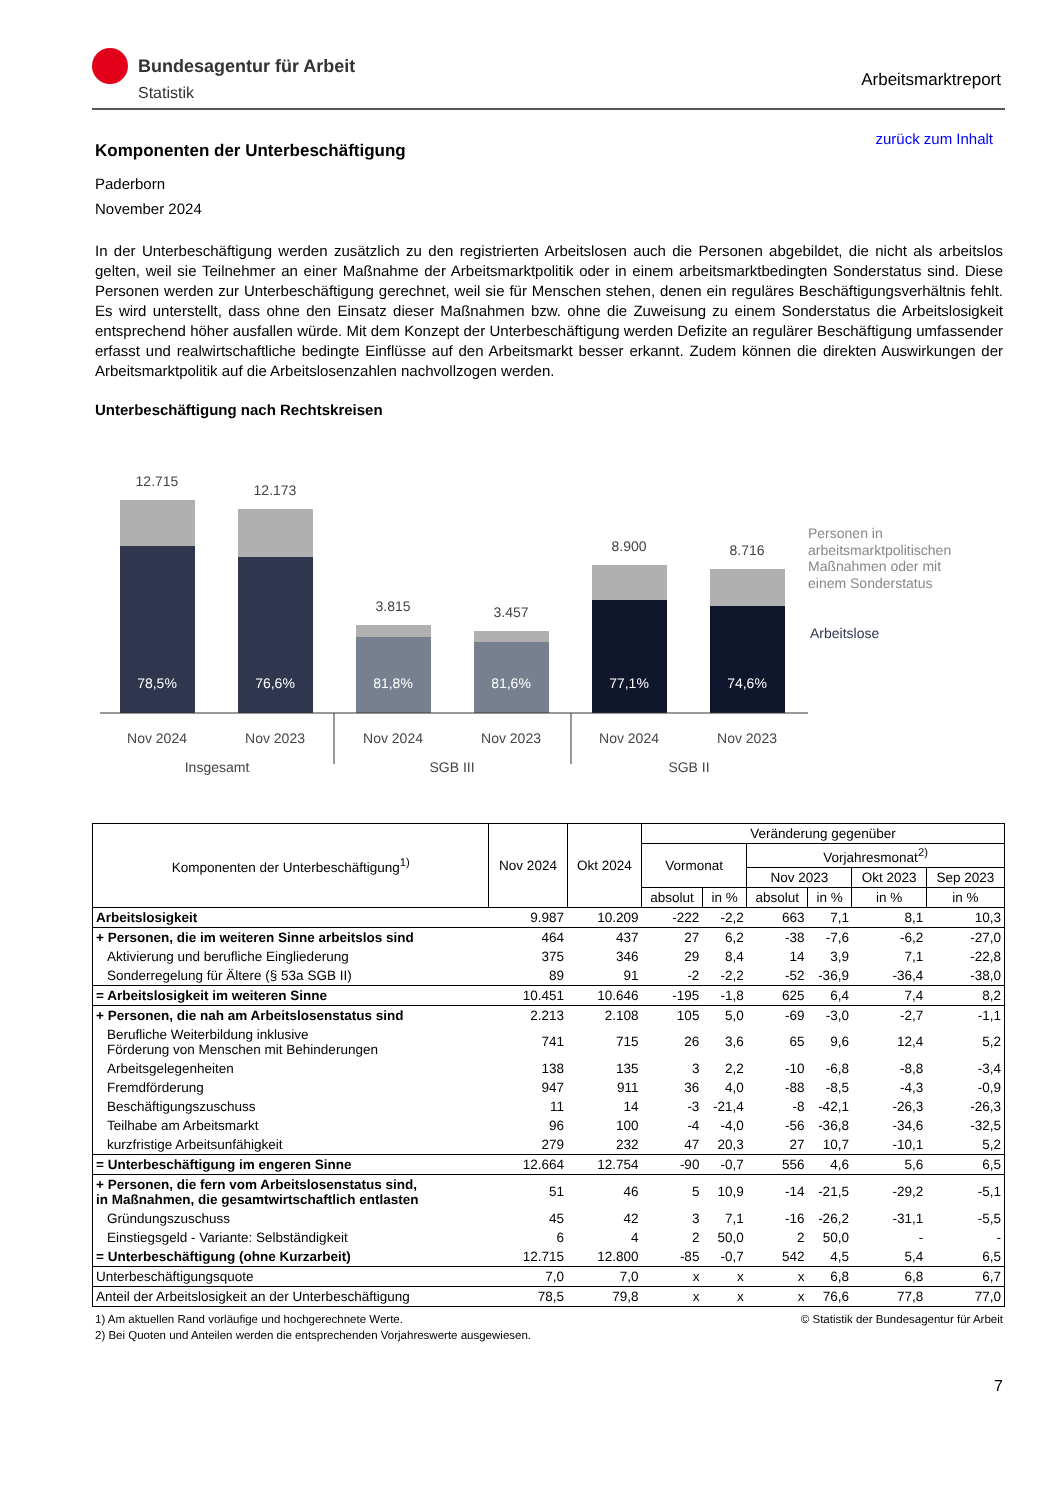Bundesagentur für Arbeit
Statistik
Arbeitsmarktreport
zurück zum Inhalt
Komponenten der Unterbeschäftigung
Paderborn
November 2024
In der Unterbeschäftigung werden zusätzlich zu den registrierten Arbeitslosen auch die Personen abgebildet, die nicht als arbeitslos gelten, weil sie Teilnehmer an einer Maßnahme der Arbeitsmarktpolitik oder in einem arbeitsmarktbedingten Sonderstatus sind. Diese Personen werden zur Unterbeschäftigung gerechnet, weil sie für Menschen stehen, denen ein reguläres Beschäftigungsverhältnis fehlt. Es wird unterstellt, dass ohne den Einsatz dieser Maßnahmen bzw. ohne die Zuweisung zu einem Sonderstatus die Arbeitslosigkeit entsprechend höher ausfallen würde. Mit dem Konzept der Unterbeschäftigung werden Defizite an regulärer Beschäftigung umfassender erfasst und realwirtschaftliche bedingte Einflüsse auf den Arbeitsmarkt besser erkannt. Zudem können die direkten Auswirkungen der Arbeitsmarktpolitik auf die Arbeitslosenzahlen nachvollzogen werden.
Unterbeschäftigung nach Rechtskreisen
12.715
78,5%
12.173
76,6%
3.815
81,8%
3.457
81,6%
8.900
77,1%
8.716
74,6%
Nov 2024
Nov 2023
Nov 2024
Nov 2023
Nov 2024
Nov 2023
Insgesamt
SGB III
SGB II
Personen in
arbeitsmarktpolitischen
Maßnahmen oder mit
einem Sonderstatus
Arbeitslose
| Komponenten der Unterbeschäftigung<sup>1)</sup> | Nov 2024 | Okt 2024 | Veränderung gegenüber | | | | | |
| --- | --- | --- | --- | --- | --- | --- | --- | --- |
| | | | Vormonat | | Vorjahresmonat<sup>2)</sup> | | | |
| | | | | | Nov 2023 | | Okt 2023 | Sep 2023 |
| | | | absolut | in % | absolut | in % | in % | in % |
| Arbeitslosigkeit | 9.987 | 10.209 | -222 | -2,2 | 663 | 7,1 | 8,1 | 10,3 |
| + Personen, die im weiteren Sinne arbeitslos sind | 464 | 437 | 27 | 6,2 | -38 | -7,6 | -6,2 | -27,0 |
| Aktivierung und berufliche Eingliederung | 375 | 346 | 29 | 8,4 | 14 | 3,9 | 7,1 | -22,8 |
| Sonderregelung für Ältere (§ 53a SGB II) | 89 | 91 | -2 | -2,2 | -52 | -36,9 | -36,4 | -38,0 |
| = Arbeitslosigkeit im weiteren Sinne | 10.451 | 10.646 | -195 | -1,8 | 625 | 6,4 | 7,4 | 8,2 |
| + Personen, die nah am Arbeitslosenstatus sind | 2.213 | 2.108 | 105 | 5,0 | -69 | -3,0 | -2,7 | -1,1 |
| Berufliche Weiterbildung inklusive Förderung von Menschen mit Behinderungen | 741 | 715 | 26 | 3,6 | 65 | 9,6 | 12,4 | 5,2 |
| Arbeitsgelegenheiten | 138 | 135 | 3 | 2,2 | -10 | -6,8 | -8,8 | -3,4 |
| Fremdförderung | 947 | 911 | 36 | 4,0 | -88 | -8,5 | -4,3 | -0,9 |
| Beschäftigungszuschuss | 11 | 14 | -3 | -21,4 | -8 | -42,1 | -26,3 | -26,3 |
| Teilhabe am Arbeitsmarkt | 96 | 100 | -4 | -4,0 | -56 | -36,8 | -34,6 | -32,5 |
| kurzfristige Arbeitsunfähigkeit | 279 | 232 | 47 | 20,3 | 27 | 10,7 | -10,1 | 5,2 |
| = Unterbeschäftigung im engeren Sinne | 12.664 | 12.754 | -90 | -0,7 | 556 | 4,6 | 5,6 | 6,5 |
| + Personen, die fern vom Arbeitslosenstatus sind, in Maßnahmen, die gesamtwirtschaftlich entlasten | 51 | 46 | 5 | 10,9 | -14 | -21,5 | -29,2 | -5,1 |
| Gründungszuschuss | 45 | 42 | 3 | 7,1 | -16 | -26,2 | -31,1 | -5,5 |
| Einstiegsgeld - Variante: Selbständigkeit | 6 | 4 | 2 | 50,0 | 2 | 50,0 | - | - |
| = Unterbeschäftigung (ohne Kurzarbeit) | 12.715 | 12.800 | -85 | -0,7 | 542 | 4,5 | 5,4 | 6,5 |
| Unterbeschäftigungsquote | 7,0 | 7,0 | x | x | x | 6,8 | 6,8 | 6,7 |
| Anteil der Arbeitslosigkeit an der Unterbeschäftigung | 78,5 | 79,8 | x | x | x | 76,6 | 77,8 | 77,0 |
1) Am aktuellen Rand vorläufige und hochgerechnete Werte. © Statistik der Bundesagentur für Arbeit
2) Bei Quoten und Anteilen werden die entsprechenden Vorjahreswerte ausgewiesen.
7